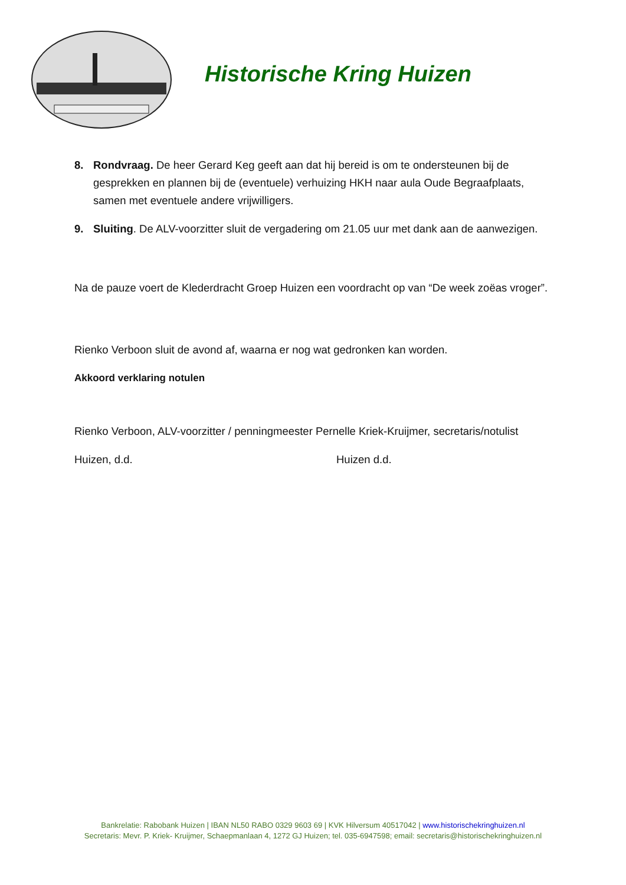Historische Kring Huizen
8. Rondvraag. De heer Gerard Keg geeft aan dat hij bereid is om te ondersteunen bij de gesprekken en plannen bij de (eventuele) verhuizing HKH naar aula Oude Begraafplaats, samen met eventuele andere vrijwilligers.
9. Sluiting. De ALV-voorzitter sluit de vergadering om 21.05 uur met dank aan de aanwezigen.
Na de pauze voert de Klederdracht Groep Huizen een voordracht op van “De week zoëas vroger”.
Rienko Verboon sluit de avond af, waarna er nog wat gedronken kan worden.
Akkoord verklaring notulen
Rienko Verboon, ALV-voorzitter / penningmeester Pernelle Kriek-Kruijmer, secretaris/notulist
Huizen, d.d. Huizen d.d.
Bankrelatie: Rabobank Huizen | IBAN NL50 RABO 0329 9603 69 | KVK Hilversum 40517042 | www.historischekringhuizen.nl
Secretaris: Mevr. P. Kriek- Kruijmer, Schaepmanlaan 4, 1272 GJ Huizen; tel. 035-6947598; email: secretaris@historischekringhuizen.nl